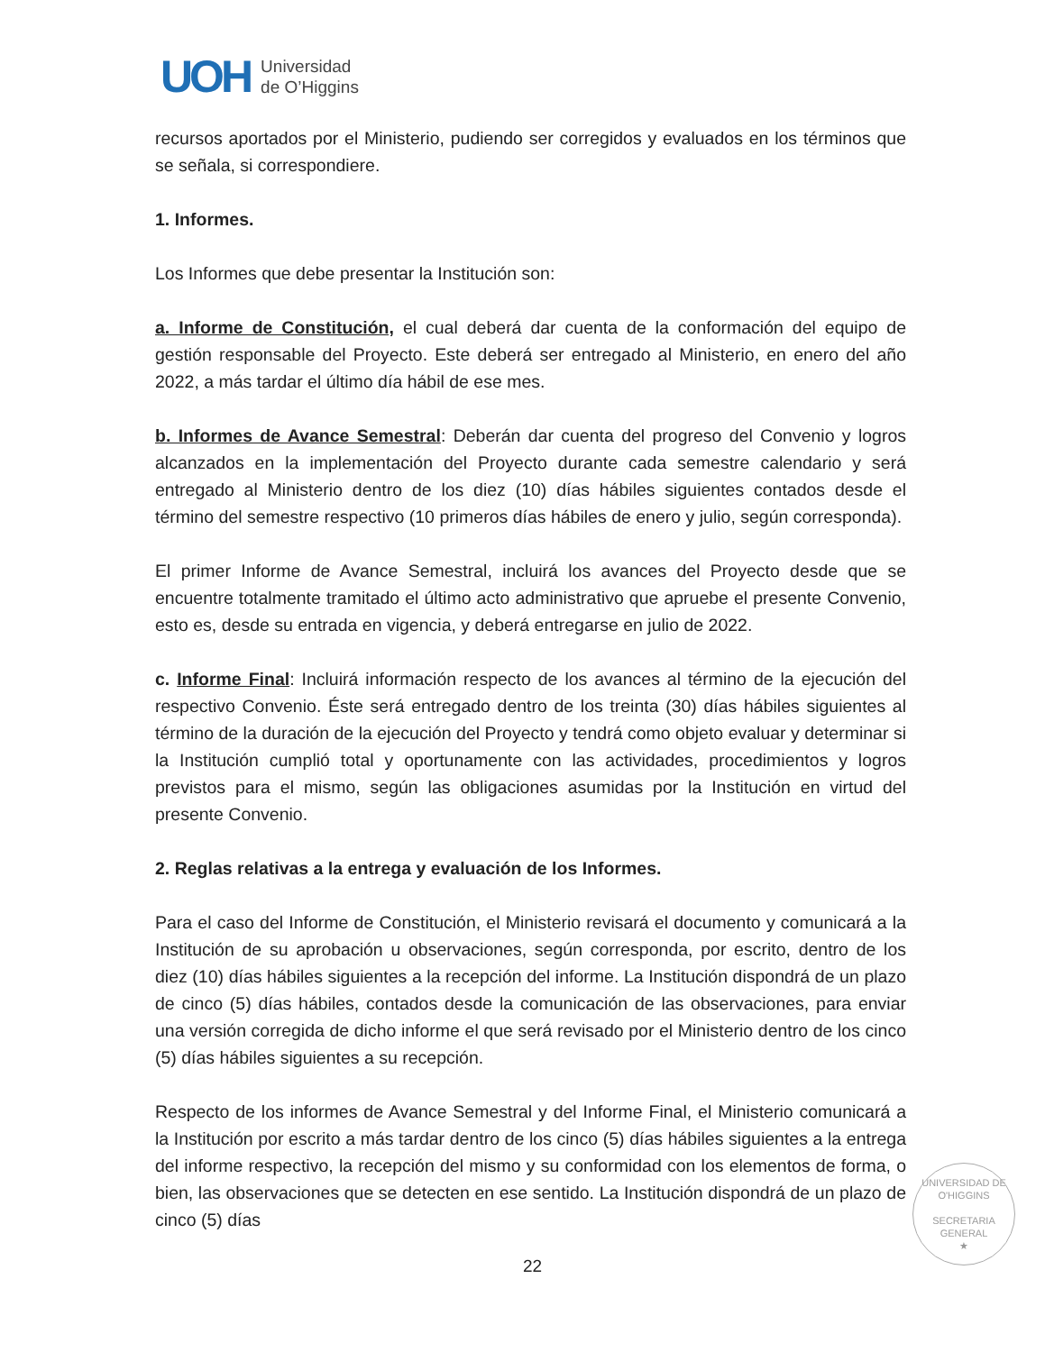UOH
Universidad
de O’Higgins
recursos aportados por el Ministerio, pudiendo ser corregidos y evaluados en los términos que se señala, si correspondiere.
1. Informes.
Los Informes que debe presentar la Institución son:
a. Informe de Constitución, el cual deberá dar cuenta de la conformación del equipo de gestión responsable del Proyecto. Este deberá ser entregado al Ministerio, en enero del año 2022, a más tardar el último día hábil de ese mes.
b. Informes de Avance Semestral: Deberán dar cuenta del progreso del Convenio y logros alcanzados en la implementación del Proyecto durante cada semestre calendario y será entregado al Ministerio dentro de los diez (10) días hábiles siguientes contados desde el término del semestre respectivo (10 primeros días hábiles de enero y julio, según corresponda).
El primer Informe de Avance Semestral, incluirá los avances del Proyecto desde que se encuentre totalmente tramitado el último acto administrativo que apruebe el presente Convenio, esto es, desde su entrada en vigencia, y deberá entregarse en julio de 2022.
c. Informe Final: Incluirá información respecto de los avances al término de la ejecución del respectivo Convenio. Éste será entregado dentro de los treinta (30) días hábiles siguientes al término de la duración de la ejecución del Proyecto y tendrá como objeto evaluar y determinar si la Institución cumplió total y oportunamente con las actividades, procedimientos y logros previstos para el mismo, según las obligaciones asumidas por la Institución en virtud del presente Convenio.
2. Reglas relativas a la entrega y evaluación de los Informes.
Para el caso del Informe de Constitución, el Ministerio revisará el documento y comunicará a la Institución de su aprobación u observaciones, según corresponda, por escrito, dentro de los diez (10) días hábiles siguientes a la recepción del informe. La Institución dispondrá de un plazo de cinco (5) días hábiles, contados desde la comunicación de las observaciones, para enviar una versión corregida de dicho informe el que será revisado por el Ministerio dentro de los cinco (5) días hábiles siguientes a su recepción.
Respecto de los informes de Avance Semestral y del Informe Final, el Ministerio comunicará a la Institución por escrito a más tardar dentro de los cinco (5) días hábiles siguientes a la entrega del informe respectivo, la recepción del mismo y su conformidad con los elementos de forma, o bien, las observaciones que se detecten en ese sentido. La Institución dispondrá de un plazo de cinco (5) días
UNIVERSIDAD DE O'HIGGINS
SECRETARIA
GENERAL
★
22